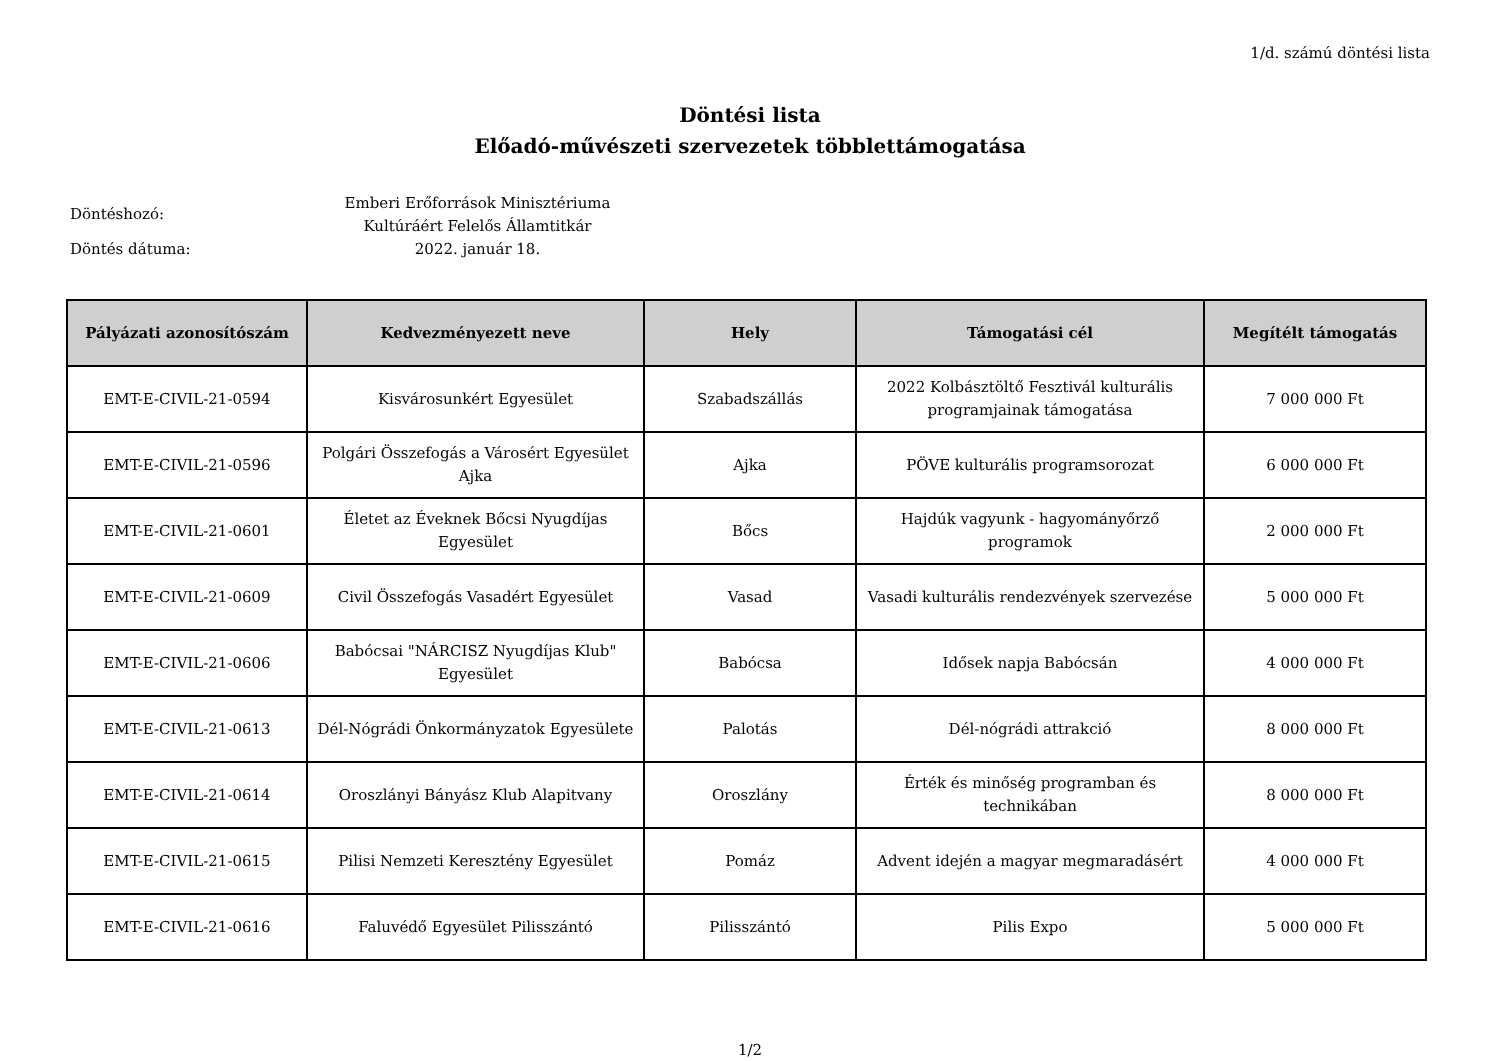1/d. számú döntési lista
Döntési lista
Előadó-művészeti szervezetek többlettámogatása
Döntéshozó:
Döntés dátuma:
Emberi Erőforrások Minisztériuma
Kultúráért Felelős Államtitkár
2022. január 18.
| Pályázati azonosítószám | Kedvezményezett neve | Hely | Támogatási cél | Megítélt támogatás |
| --- | --- | --- | --- | --- |
| EMT-E-CIVIL-21-0594 | Kisvárosunkért Egyesület | Szabadszállás | 2022 Kolbásztöltő Fesztivál kulturális programjainak támogatása | 7 000 000 Ft |
| EMT-E-CIVIL-21-0596 | Polgári Összefogás a Városért Egyesület Ajka | Ajka | PÖVE kulturális programsorozat | 6 000 000 Ft |
| EMT-E-CIVIL-21-0601 | Életet az Éveknek Bőcsi Nyugdíjas Egyesület | Bőcs | Hajdúk vagyunk - hagyományőrző programok | 2 000 000 Ft |
| EMT-E-CIVIL-21-0609 | Civil Összefogás Vasadért Egyesület | Vasad | Vasadi kulturális rendezvények szervezése | 5 000 000 Ft |
| EMT-E-CIVIL-21-0606 | Babócsai "NÁRCISZ Nyugdíjas Klub" Egyesület | Babócsa | Idősek napja Babócsán | 4 000 000 Ft |
| EMT-E-CIVIL-21-0613 | Dél-Nógrádi Önkormányzatok Egyesülete | Palotás | Dél-nógrádi attrakció | 8 000 000 Ft |
| EMT-E-CIVIL-21-0614 | Oroszlányi Bányász Klub Alapitvany | Oroszlány | Érték és minőség programban és technikában | 8 000 000 Ft |
| EMT-E-CIVIL-21-0615 | Pilisi Nemzeti Keresztény Egyesület | Pomáz | Advent idején a magyar megmaradásért | 4 000 000 Ft |
| EMT-E-CIVIL-21-0616 | Faluvédő Egyesület Pilisszántó | Pilisszántó | Pilis Expo | 5 000 000 Ft |
1/2